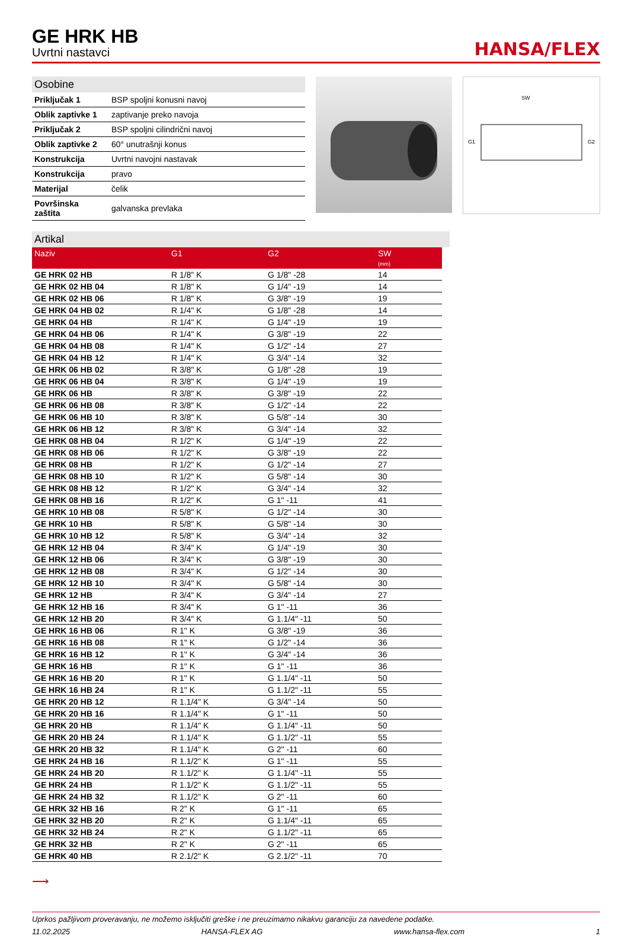GE HRK HB
Uvrtni nastavci
HANSA/FLEX
Osobine
| Priključak 1 | BSP spoljni konusni navoj |
| Oblik zaptivke 1 | zaptivanje preko navoja |
| Priključak 2 | BSP spoljni cilindrični navoj |
| Oblik zaptivke 2 | 60° unutrašnji konus |
| Konstrukcija | Uvrtni navojni nastavak |
| Konstrukcija | pravo |
| Materijal | čelik |
| Površinska zaštita | galvanska prevlaka |
SW
G1
G2
Artikal
| Naziv | G1 | G2 | SW (mm) |
| --- | --- | --- | --- |
| GE HRK 02 HB | R 1/8" K | G 1/8" -28 | 14 |
| GE HRK 02 HB 04 | R 1/8" K | G 1/4" -19 | 14 |
| GE HRK 02 HB 06 | R 1/8" K | G 3/8" -19 | 19 |
| GE HRK 04 HB 02 | R 1/4" K | G 1/8" -28 | 14 |
| GE HRK 04 HB | R 1/4" K | G 1/4" -19 | 19 |
| GE HRK 04 HB 06 | R 1/4" K | G 3/8" -19 | 22 |
| GE HRK 04 HB 08 | R 1/4" K | G 1/2" -14 | 27 |
| GE HRK 04 HB 12 | R 1/4" K | G 3/4" -14 | 32 |
| GE HRK 06 HB 02 | R 3/8" K | G 1/8" -28 | 19 |
| GE HRK 06 HB 04 | R 3/8" K | G 1/4" -19 | 19 |
| GE HRK 06 HB | R 3/8" K | G 3/8" -19 | 22 |
| GE HRK 06 HB 08 | R 3/8" K | G 1/2" -14 | 22 |
| GE HRK 06 HB 10 | R 3/8" K | G 5/8" -14 | 30 |
| GE HRK 06 HB 12 | R 3/8" K | G 3/4" -14 | 32 |
| GE HRK 08 HB 04 | R 1/2" K | G 1/4" -19 | 22 |
| GE HRK 08 HB 06 | R 1/2" K | G 3/8" -19 | 22 |
| GE HRK 08 HB | R 1/2" K | G 1/2" -14 | 27 |
| GE HRK 08 HB 10 | R 1/2" K | G 5/8" -14 | 30 |
| GE HRK 08 HB 12 | R 1/2" K | G 3/4" -14 | 32 |
| GE HRK 08 HB 16 | R 1/2" K | G 1" -11 | 41 |
| GE HRK 10 HB 08 | R 5/8" K | G 1/2" -14 | 30 |
| GE HRK 10 HB | R 5/8" K | G 5/8" -14 | 30 |
| GE HRK 10 HB 12 | R 5/8" K | G 3/4" -14 | 32 |
| GE HRK 12 HB 04 | R 3/4" K | G 1/4" -19 | 30 |
| GE HRK 12 HB 06 | R 3/4" K | G 3/8" -19 | 30 |
| GE HRK 12 HB 08 | R 3/4" K | G 1/2" -14 | 30 |
| GE HRK 12 HB 10 | R 3/4" K | G 5/8" -14 | 30 |
| GE HRK 12 HB | R 3/4" K | G 3/4" -14 | 27 |
| GE HRK 12 HB 16 | R 3/4" K | G 1" -11 | 36 |
| GE HRK 12 HB 20 | R 3/4" K | G 1.1/4" -11 | 50 |
| GE HRK 16 HB 06 | R 1" K | G 3/8" -19 | 36 |
| GE HRK 16 HB 08 | R 1" K | G 1/2" -14 | 36 |
| GE HRK 16 HB 12 | R 1" K | G 3/4" -14 | 36 |
| GE HRK 16 HB | R 1" K | G 1" -11 | 36 |
| GE HRK 16 HB 20 | R 1" K | G 1.1/4" -11 | 50 |
| GE HRK 16 HB 24 | R 1" K | G 1.1/2" -11 | 55 |
| GE HRK 20 HB 12 | R 1.1/4" K | G 3/4" -14 | 50 |
| GE HRK 20 HB 16 | R 1.1/4" K | G 1" -11 | 50 |
| GE HRK 20 HB | R 1.1/4" K | G 1.1/4" -11 | 50 |
| GE HRK 20 HB 24 | R 1.1/4" K | G 1.1/2" -11 | 55 |
| GE HRK 20 HB 32 | R 1.1/4" K | G 2" -11 | 60 |
| GE HRK 24 HB 16 | R 1.1/2" K | G 1" -11 | 55 |
| GE HRK 24 HB 20 | R 1.1/2" K | G 1.1/4" -11 | 55 |
| GE HRK 24 HB | R 1.1/2" K | G 1.1/2" -11 | 55 |
| GE HRK 24 HB 32 | R 1.1/2" K | G 2" -11 | 60 |
| GE HRK 32 HB 16 | R 2" K | G 1" -11 | 65 |
| GE HRK 32 HB 20 | R 2" K | G 1.1/4" -11 | 65 |
| GE HRK 32 HB 24 | R 2" K | G 1.1/2" -11 | 65 |
| GE HRK 32 HB | R 2" K | G 2" -11 | 65 |
| GE HRK 40 HB | R 2.1/2" K | G 2.1/2" -11 | 70 |
⟶
Uprkos pažljivom proveravanju, ne možemo isključiti greške i ne preuzimamo nikakvu garanciju za navedene podatke.
11.02.2025 HANSA-FLEX AG www.hansa-flex.com 1